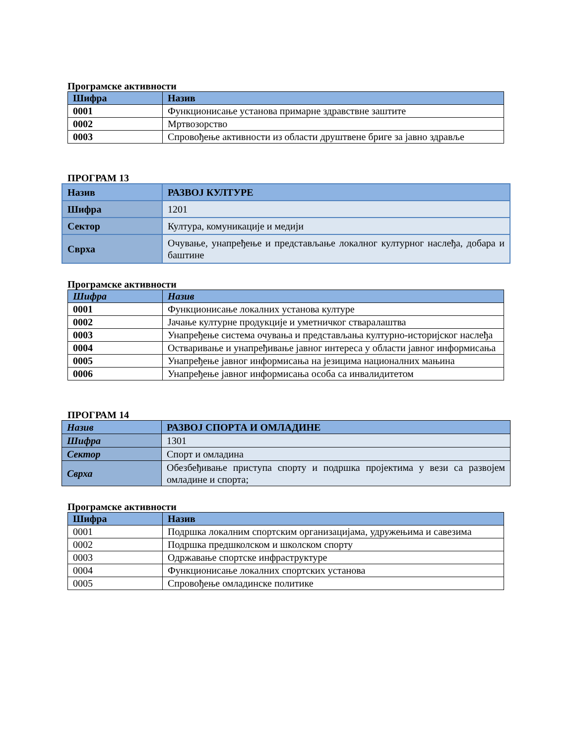Програмске активности
| Шифра | Назив |
| --- | --- |
| 0001 | Функционисање установа примарне здравствне заштите |
| 0002 | Мртвозорство |
| 0003 | Спровођење активности из области друштвене бриге за јавно здравље |
ПРОГРАМ 13
| Назив | РАЗВОЈ КУЛТУРЕ |
| Шифра | 1201 |
| Сектор | Култура, комуникације и медији |
| Сврха | Очување, унапређење и представљање локалног културног наслеђа, добара и баштине |
Програмске активности
| Шифра | Назив |
| --- | --- |
| 0001 | Функционисање локалних установа културе |
| 0002 | Јачање културне продукције и уметничког стваралаштва |
| 0003 | Унапређење система очувања и представљања културно-историјског наслеђа |
| 0004 | Остваривање и унапређивање јавног интереса у области јавног информисања |
| 0005 | Унапређење јавног информисања на језицима националних мањина |
| 0006 | Унапређење јавног информисања особа са инвалидитетом |
ПРОГРАМ 14
| Назив | РАЗВОЈ СПОРТА И ОМЛАДИНЕ |
| Шифра | 1301 |
| Сектор | Спорт и омладина |
| Сврха | Обезбеђивање приступа спорту и подршка пројектима у вези са развојем омладине и спорта; |
Програмске активности
| Шифра | Назив |
| --- | --- |
| 0001 | Подршка локалним спортским организацијама, удружењима и савезима |
| 0002 | Подршка предшколском и школском спорту |
| 0003 | Одржавање спортске инфраструктуре |
| 0004 | Функционисање локалних спортских установа |
| 0005 | Спровођење омладинске политике |